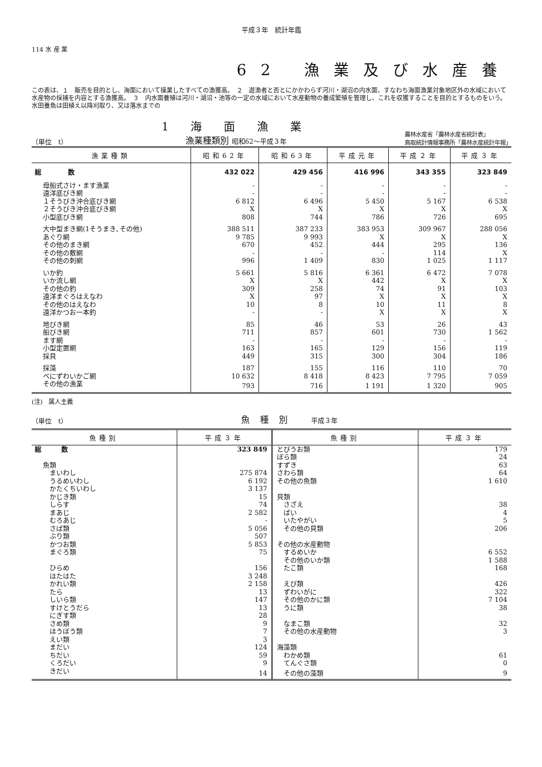平成３年　統計年鑑
114 水 産 業
62 漁業及び水産養
この表は、１　販売を目的とし、海面において操業したすべての漁獲高。　２　遊漁者と否とにかかわらず河川・湖沼の内水面、すなわち海面漁業対象地区外の水域において水産物の採捕を内容とする漁獲高。　３　内水面養殖は河川・湖沼・池等の一定の水域において水産動物の養成繁殖を管理し、これを収獲することを目的とするものをいう。水田養魚は田植え以降刈取り、又は落水までの
（単位　t）
1 海 面 漁 業
漁業種類別 昭和62～平成３年
農林水産省「農林水産省統計表」
鳥取統計情報事務所「農林水産統計年報」
| 漁業種類 | 昭和62年 | 昭和63年 | 平成元年 | 平成２年 | 平成３年 |
| --- | --- | --- | --- | --- | --- |
| 総 数 | 432 022 | 429 456 | 416 996 | 343 355 | 323 849 |
| 母船式さけ・ます漁業 | - | - | - | - | - |
| 遠洋底びき網 | - | - | - | - | - |
| １そうびき沖合底びき網 | 6 812 | 6 496 | 5 450 | 5 167 | 6 538 |
| ２そうびき沖合底びき網 | X | X | X | X | X |
| 小型底びき網 | 808 | 744 | 786 | 726 | 695 |
| 大中型まき網(1そうまき､その他) | 388 511 | 387 233 | 383 953 | 309 967 | 288 056 |
| あぐり網 | 9 785 | 9 993 | X | X | X |
| その他のまき網 | 670 | 452 | 444 | 295 | 136 |
| その他の敷網 | - | - | - | 114 | X |
| その他の刺網 | 996 | 1 409 | 830 | 1 025 | 1 117 |
| いか釣 | 5 661 | 5 816 | 6 361 | 6 472 | 7 078 |
| いか流し網 | X | X | 442 | X | X |
| その他の釣 | 309 | 258 | 74 | 91 | 103 |
| 遠洋まぐろはえなわ | X | 97 | X | X | X |
| その他のはえなわ | 10 | 8 | 10 | 11 | 8 |
| 遠洋かつお一本釣 | - | - | X | X | X |
| 地びき網 | 85 | 46 | 53 | 26 | 43 |
| 船びき網 | 711 | 857 | 601 | 730 | 1 562 |
| ます網 | - | - | - | - | - |
| 小型定置網 | 163 | 165 | 129 | 156 | 119 |
| 採貝 | 449 | 315 | 300 | 304 | 186 |
| 採藻 | 187 | 155 | 116 | 110 | 70 |
| べにずわいかご網 | 10 632 | 8 418 | 8 423 | 7 795 | 7 059 |
| その他の漁業 | 793 | 716 | 1 191 | 1 320 | 905 |
(注)　属人主義
（単位　t）
魚種別 平成３年
| 魚種別 | 平成３年 | 魚種別 | 平成３年 |
| --- | --- | --- | --- |
| 総 数 | 323 849 | とびうお類 | 179 |
| | | ぼら類 | 24 |
| 魚類 | | すずき | 63 |
| まいわし | 275 874 | さわら類 | 64 |
| うるめいわし | 6 192 | その他の魚類 | 1 610 |
| かたくちいわし | 3 137 | | |
| かじき類 | 15 | 貝類 | |
| しらす | 74 | さざえ | 38 |
| まあじ | 2 582 | ばい | 4 |
| むろあじ | - | いたやがい | 5 |
| さば類 | 5 056 | その他の貝類 | 206 |
| ぶり類 | 507 | | |
| かつお類 | 5 853 | その他の水産動物 | |
| まぐろ類 | 75 | するめいか | 6 552 |
| | | その他のいか類 | 1 588 |
| ひらめ | 156 | たこ類 | 168 |
| はたはた | 3 248 | | |
| かれい類 | 2 158 | えび類 | 426 |
| たら | 13 | ずわいがに | 322 |
| しいら類 | 147 | その他のかに類 | 7 104 |
| すけとうだら | 13 | うに類 | 38 |
| にぎす類 | 28 | | |
| さめ類 | 9 | なまこ類 | 32 |
| ほうぼう類 | 7 | その他の水産動物 | 3 |
| えい類 | 3 | | |
| まだい | 124 | 海藻類 | |
| ちだい | 59 | わかめ類 | 61 |
| くろだい | 9 | てんぐさ類 | 0 |
| きだい | 14 | その他の藻類 | 9 |